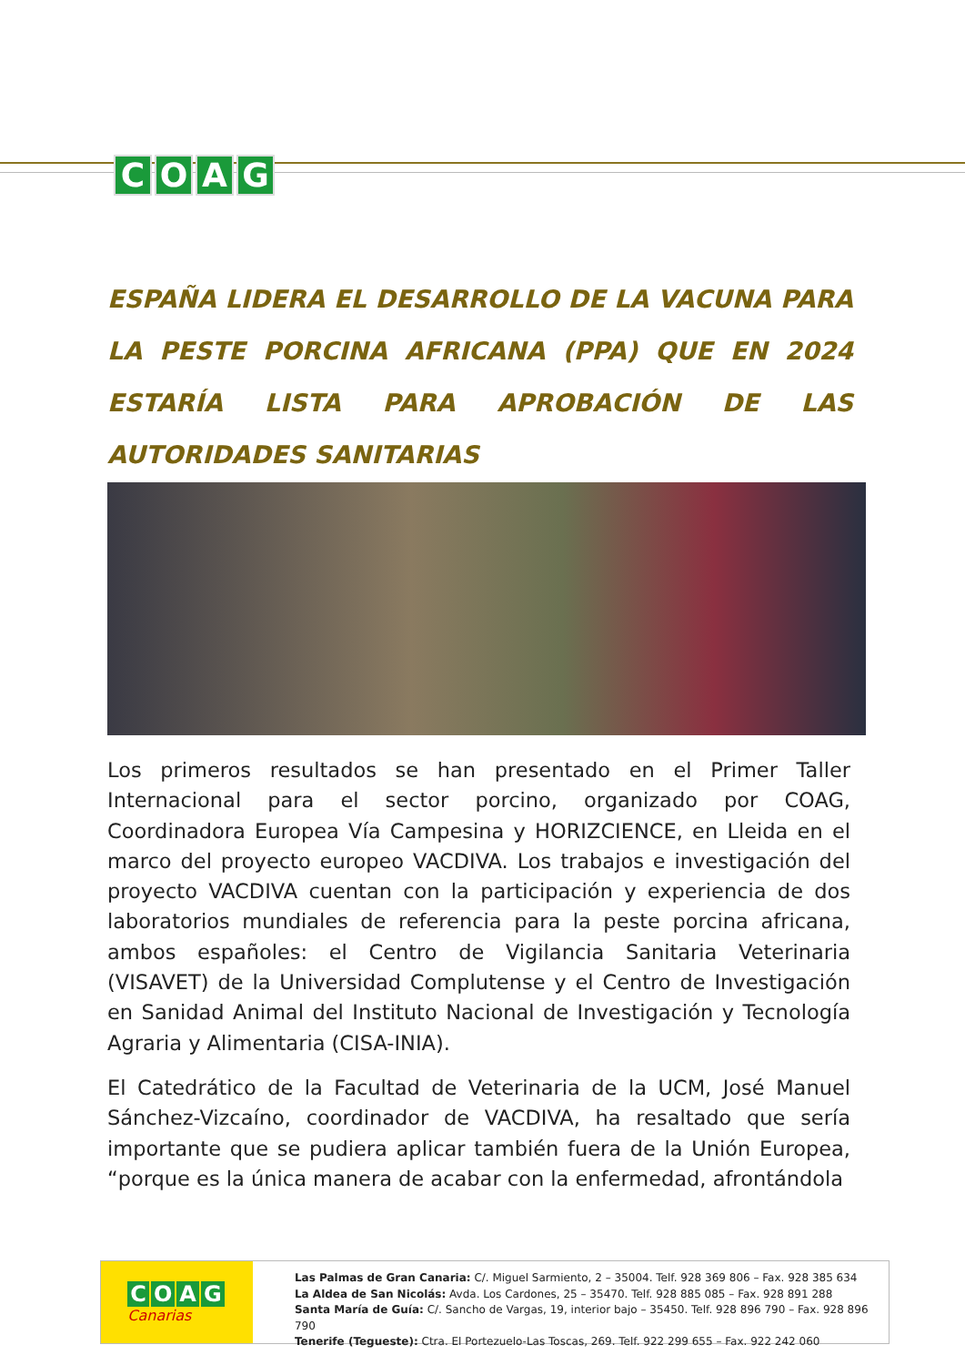COAG
ESPAÑA LIDERA EL DESARROLLO DE LA VACUNA PARA LA PESTE PORCINA AFRICANA (PPA) QUE EN 2024 ESTARÍA LISTA PARA APROBACIÓN DE LAS AUTORIDADES SANITARIAS
Los primeros resultados se han presentado en el Primer Taller Internacional para el sector porcino, organizado por COAG, Coordinadora Europea Vía Campesina y HORIZCIENCE, en Lleida en el marco del proyecto europeo VACDIVA. Los trabajos e investigación del proyecto VACDIVA cuentan con la participación y experiencia de dos laboratorios mundiales de referencia para la peste porcina africana, ambos españoles: el Centro de Vigilancia Sanitaria Veterinaria (VISAVET) de la Universidad Complutense y el Centro de Investigación en Sanidad Animal del Instituto Nacional de Investigación y Tecnología Agraria y Alimentaria (CISA-INIA).
El Catedrático de la Facultad de Veterinaria de la UCM, José Manuel Sánchez-Vizcaíno, coordinador de VACDIVA, ha resaltado que sería importante que se pudiera aplicar también fuera de la Unión Europea, “porque es la única manera de acabar con la enfermedad, afrontándola
COAG
Canarias
Las Palmas de Gran Canaria: C/. Miguel Sarmiento, 2 – 35004. Telf. 928 369 806 – Fax. 928 385 634
La Aldea de San Nicolás: Avda. Los Cardones, 25 – 35470. Telf. 928 885 085 – Fax. 928 891 288
Santa María de Guía: C/. Sancho de Vargas, 19, interior bajo – 35450. Telf. 928 896 790 – Fax. 928 896 790
Tenerife (Tegueste): Ctra. El Portezuelo-Las Toscas, 269. Telf. 922 299 655 – Fax. 922 242 060